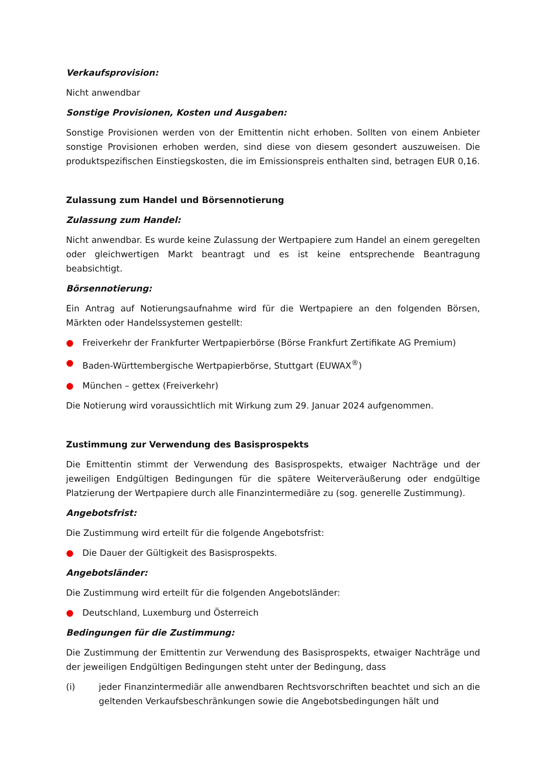Verkaufsprovision:
Nicht anwendbar
Sonstige Provisionen, Kosten und Ausgaben:
Sonstige Provisionen werden von der Emittentin nicht erhoben. Sollten von einem Anbieter sonstige Provisionen erhoben werden, sind diese von diesem gesondert auszuweisen. Die produktspezifischen Einstiegskosten, die im Emissionspreis enthalten sind, betragen EUR 0,16.
Zulassung zum Handel und Börsennotierung
Zulassung zum Handel:
Nicht anwendbar. Es wurde keine Zulassung der Wertpapiere zum Handel an einem geregelten oder gleichwertigen Markt beantragt und es ist keine entsprechende Beantragung beabsichtigt.
Börsennotierung:
Ein Antrag auf Notierungsaufnahme wird für die Wertpapiere an den folgenden Börsen, Märkten oder Handelssystemen gestellt:
● Freiverkehr der Frankfurter Wertpapierbörse (Börse Frankfurt Zertifikate AG Premium)
● Baden-Württembergische Wertpapierbörse, Stuttgart (EUWAX<sup>®</sup>)
● München – gettex (Freiverkehr)
Die Notierung wird voraussichtlich mit Wirkung zum 29. Januar 2024 aufgenommen.
Zustimmung zur Verwendung des Basisprospekts
Die Emittentin stimmt der Verwendung des Basisprospekts, etwaiger Nachträge und der jeweiligen Endgültigen Bedingungen für die spätere Weiterveräußerung oder endgültige Platzierung der Wertpapiere durch alle Finanzintermediäre zu (sog. generelle Zustimmung).
Angebotsfrist:
Die Zustimmung wird erteilt für die folgende Angebotsfrist:
● Die Dauer der Gültigkeit des Basisprospekts.
Angebotsländer:
Die Zustimmung wird erteilt für die folgenden Angebotsländer:
● Deutschland, Luxemburg und Österreich
Bedingungen für die Zustimmung:
Die Zustimmung der Emittentin zur Verwendung des Basisprospekts, etwaiger Nachträge und der jeweiligen Endgültigen Bedingungen steht unter der Bedingung, dass
(i) jeder Finanzintermediär alle anwendbaren Rechtsvorschriften beachtet und sich an die geltenden Verkaufsbeschränkungen sowie die Angebotsbedingungen hält und